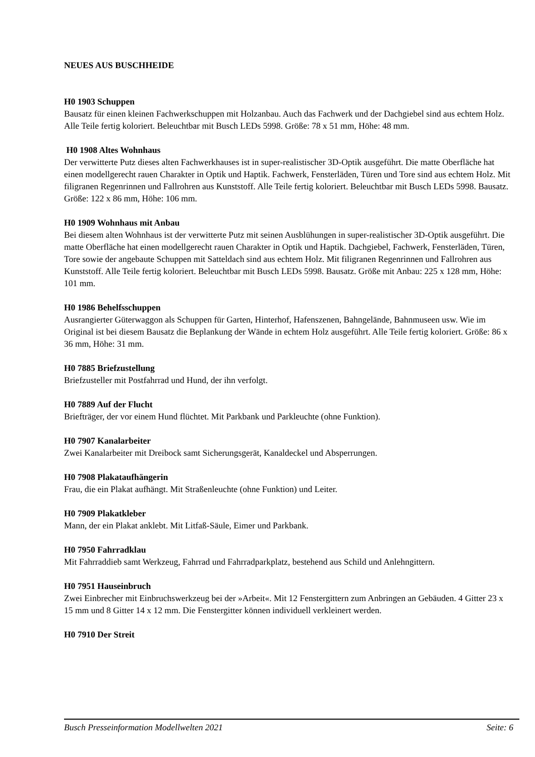NEUES AUS BUSCHHEIDE
H0 1903 Schuppen
Bausatz für einen kleinen Fachwerkschuppen mit Holzanbau. Auch das Fachwerk und der Dachgiebel sind aus echtem Holz. Alle Teile fertig koloriert. Beleuchtbar mit Busch LEDs 5998. Größe: 78 x 51 mm, Höhe: 48 mm.
H0 1908 Altes Wohnhaus
Der verwitterte Putz dieses alten Fachwerkhauses ist in super-realistischer 3D-Optik ausgeführt. Die matte Oberfläche hat einen modellgerecht rauen Charakter in Optik und Haptik. Fachwerk, Fensterläden, Türen und Tore sind aus echtem Holz. Mit filigranen Regenrinnen und Fallrohren aus Kunststoff. Alle Teile fertig koloriert. Beleuchtbar mit Busch LEDs 5998. Bausatz. Größe: 122 x 86 mm, Höhe: 106 mm.
H0 1909 Wohnhaus mit Anbau
Bei diesem alten Wohnhaus ist der verwitterte Putz mit seinen Ausblühungen in super-realistischer 3D-Optik ausgeführt. Die matte Oberfläche hat einen modellgerecht rauen Charakter in Optik und Haptik. Dachgiebel, Fachwerk, Fensterläden, Türen, Tore sowie der angebaute Schuppen mit Satteldach sind aus echtem Holz. Mit filigranen Regenrinnen und Fallrohren aus Kunststoff. Alle Teile fertig koloriert. Beleuchtbar mit Busch LEDs 5998. Bausatz. Größe mit Anbau: 225 x 128 mm, Höhe: 101 mm.
H0 1986 Behelfsschuppen
Ausrangierter Güterwaggon als Schuppen für Garten, Hinterhof, Hafenszenen, Bahngelände, Bahnmuseen usw. Wie im Original ist bei diesem Bausatz die Beplankung der Wände in echtem Holz ausgeführt. Alle Teile fertig koloriert. Größe: 86 x 36 mm, Höhe: 31 mm.
H0 7885 Briefzustellung
Briefzusteller mit Postfahrrad und Hund, der ihn verfolgt.
H0 7889 Auf der Flucht
Briefträger, der vor einem Hund flüchtet. Mit Parkbank und Parkleuchte (ohne Funktion).
H0 7907 Kanalarbeiter
Zwei Kanalarbeiter mit Dreibock samt Sicherungsgerät, Kanaldeckel und Absperrungen.
H0 7908 Plakataufhängerin
Frau, die ein Plakat aufhängt. Mit Straßenleuchte (ohne Funktion) und Leiter.
H0 7909 Plakatkleber
Mann, der ein Plakat anklebt. Mit Litfaß-Säule, Eimer und Parkbank.
H0 7950 Fahrradklau
Mit Fahrraddieb samt Werkzeug, Fahrrad und Fahrradparkplatz, bestehend aus Schild und Anlehngittern.
H0 7951 Hauseinbruch
Zwei Einbrecher mit Einbruchswerkzeug bei der »Arbeit«. Mit 12 Fenstergittern zum Anbringen an Gebäuden. 4 Gitter 23 x 15 mm und 8 Gitter 14 x 12 mm. Die Fenstergitter können individuell verkleinert werden.
H0 7910 Der Streit
Busch Presseinformation Modellwelten 2021 Seite: 6